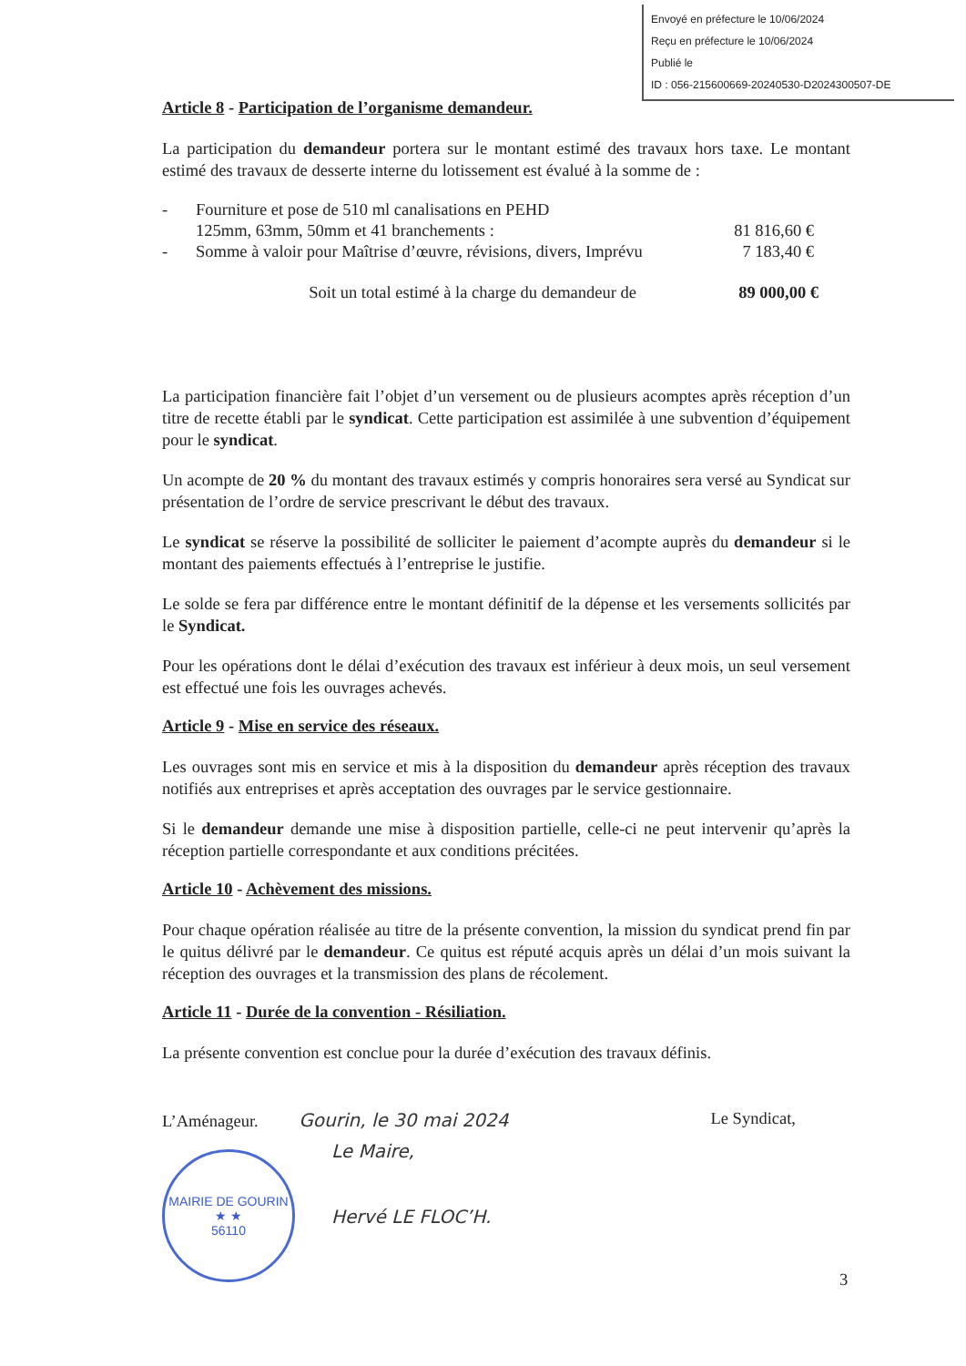Envoyé en préfecture le 10/06/2024
Reçu en préfecture le 10/06/2024
Publié le
ID : 056-215600669-20240530-D2024300507-DE
Article 8 - Participation de l’organisme demandeur.
La participation du demandeur portera sur le montant estimé des travaux hors taxe. Le montant estimé des travaux de desserte interne du lotissement est évalué à la somme de :
- Fourniture et pose de 510 ml canalisations en PEHD
125mm, 63mm, 50mm et 41 branchements :
81 816,60 €
- Somme à valoir pour Maîtrise d’œuvre, révisions, divers, Imprévu 7 183,40 €
Soit un total estimé à la charge du demandeur de 89 000,00 €
La participation financière fait l’objet d’un versement ou de plusieurs acomptes après réception d’un titre de recette établi par le syndicat. Cette participation est assimilée à une subvention d’équipement pour le syndicat.
Un acompte de 20 % du montant des travaux estimés y compris honoraires sera versé au Syndicat sur présentation de l’ordre de service prescrivant le début des travaux.
Le syndicat se réserve la possibilité de solliciter le paiement d’acompte auprès du demandeur si le montant des paiements effectués à l’entreprise le justifie.
Le solde se fera par différence entre le montant définitif de la dépense et les versements sollicités par le Syndicat.
Pour les opérations dont le délai d’exécution des travaux est inférieur à deux mois, un seul versement est effectué une fois les ouvrages achevés.
Article 9 - Mise en service des réseaux.
Les ouvrages sont mis en service et mis à la disposition du demandeur après réception des travaux notifiés aux entreprises et après acceptation des ouvrages par le service gestionnaire.
Si le demandeur demande une mise à disposition partielle, celle-ci ne peut intervenir qu’après la réception partielle correspondante et aux conditions précitées.
Article 10 - Achèvement des missions.
Pour chaque opération réalisée au titre de la présente convention, la mission du syndicat prend fin par le quitus délivré par le demandeur. Ce quitus est réputé acquis après un délai d’un mois suivant la réception des ouvrages et la transmission des plans de récolement.
Article 11 - Durée de la convention - Résiliation.
La présente convention est conclue pour la durée d’exécution des travaux définis.
L’Aménageur. Gourin, le 30 mai 2024
MAIRIE DE GOURIN
★ ★
56110
Le Maire,
Hervé LE FLOC’H.
Le Syndicat,
3